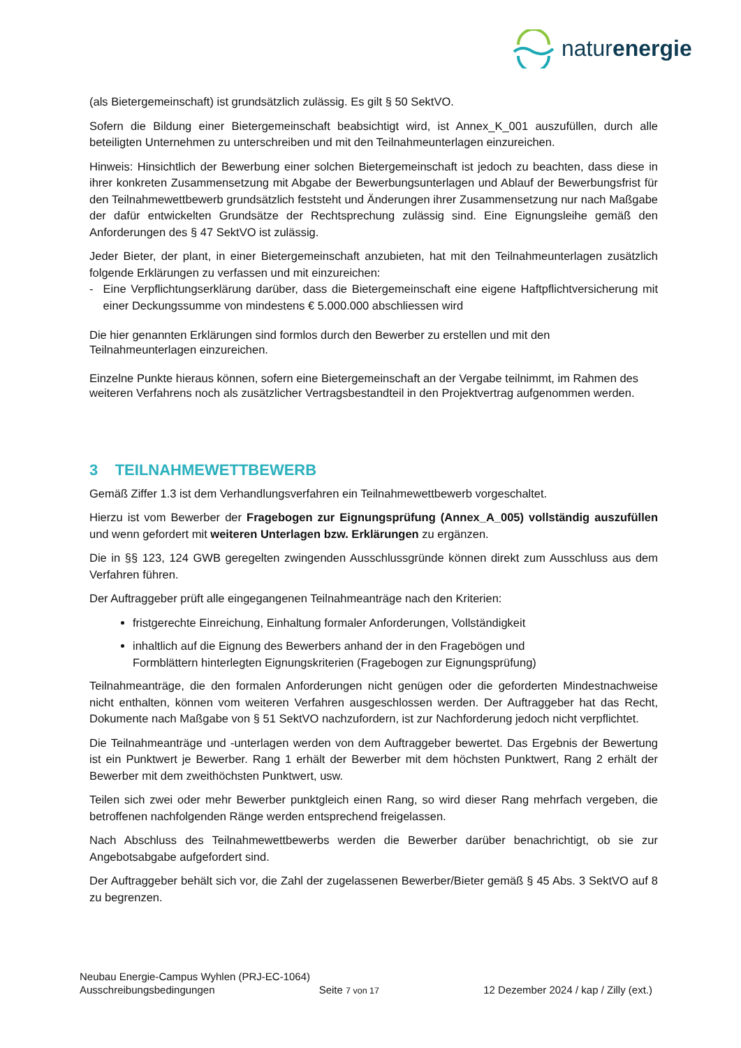naturenergie
(als Bietergemeinschaft) ist grundsätzlich zulässig. Es gilt § 50 SektVO.
Sofern die Bildung einer Bietergemeinschaft beabsichtigt wird, ist Annex_K_001 auszufüllen, durch alle beteiligten Unternehmen zu unterschreiben und mit den Teilnahmeunterlagen einzureichen.
Hinweis: Hinsichtlich der Bewerbung einer solchen Bietergemeinschaft ist jedoch zu beachten, dass diese in ihrer konkreten Zusammensetzung mit Abgabe der Bewerbungsunterlagen und Ablauf der Bewerbungsfrist für den Teilnahmewettbewerb grundsätzlich feststeht und Änderungen ihrer Zusammensetzung nur nach Maßgabe der dafür entwickelten Grundsätze der Rechtsprechung zulässig sind. Eine Eignungsleihe gemäß den Anforderungen des § 47 SektVO ist zulässig.
Jeder Bieter, der plant, in einer Bietergemeinschaft anzubieten, hat mit den Teilnahmeunterlagen zusätzlich folgende Erklärungen zu verfassen und mit einzureichen:
- Eine Verpflichtungserklärung darüber, dass die Bietergemeinschaft eine eigene Haftpflichtversicherung mit einer Deckungssumme von mindestens € 5.000.000 abschliessen wird
Die hier genannten Erklärungen sind formlos durch den Bewerber zu erstellen und mit den Teilnahmeunterlagen einzureichen.
Einzelne Punkte hieraus können, sofern eine Bietergemeinschaft an der Vergabe teilnimmt, im Rahmen des weiteren Verfahrens noch als zusätzlicher Vertragsbestandteil in den Projektvertrag aufgenommen werden.
3 TEILNAHMEWETTBEWERB
Gemäß Ziffer 1.3 ist dem Verhandlungsverfahren ein Teilnahmewettbewerb vorgeschaltet.
Hierzu ist vom Bewerber der Fragebogen zur Eignungsprüfung (Annex_A_005) vollständig auszufüllen und wenn gefordert mit weiteren Unterlagen bzw. Erklärungen zu ergänzen.
Die in §§ 123, 124 GWB geregelten zwingenden Ausschlussgründe können direkt zum Ausschluss aus dem Verfahren führen.
Der Auftraggeber prüft alle eingegangenen Teilnahmeanträge nach den Kriterien:
fristgerechte Einreichung, Einhaltung formaler Anforderungen, Vollständigkeit
inhaltlich auf die Eignung des Bewerbers anhand der in den Fragebögen und Formblättern hinterlegten Eignungskriterien (Fragebogen zur Eignungsprüfung)
Teilnahmeanträge, die den formalen Anforderungen nicht genügen oder die geforderten Mindestnachweise nicht enthalten, können vom weiteren Verfahren ausgeschlossen werden. Der Auftraggeber hat das Recht, Dokumente nach Maßgabe von § 51 SektVO nachzufordern, ist zur Nachforderung jedoch nicht verpflichtet.
Die Teilnahmeanträge und -unterlagen werden von dem Auftraggeber bewertet. Das Ergebnis der Bewertung ist ein Punktwert je Bewerber. Rang 1 erhält der Bewerber mit dem höchsten Punktwert, Rang 2 erhält der Bewerber mit dem zweithöchsten Punktwert, usw.
Teilen sich zwei oder mehr Bewerber punktgleich einen Rang, so wird dieser Rang mehrfach vergeben, die betroffenen nachfolgenden Ränge werden entsprechend freigelassen.
Nach Abschluss des Teilnahmewettbewerbs werden die Bewerber darüber benachrichtigt, ob sie zur Angebotsabgabe aufgefordert sind.
Der Auftraggeber behält sich vor, die Zahl der zugelassenen Bewerber/Bieter gemäß § 45 Abs. 3 SektVO auf 8 zu begrenzen.
Neubau Energie-Campus Wyhlen (PRJ-EC-1064)
Ausschreibungsbedingungen Seite 7 von 17 12 Dezember 2024 / kap / Zilly (ext.)